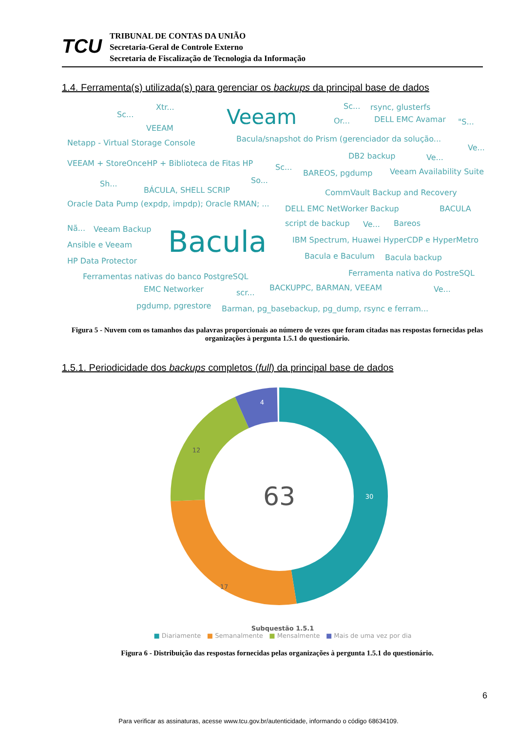TCU
TRIBUNAL DE CONTAS DA UNIÃO
Secretaria-Geral de Controle Externo
Secretaria de Fiscalização de Tecnologia da Informação
1.4. Ferramenta(s) utilizada(s) para gerenciar os backups da principal base de dados
Xtr...
Sc... Veeam Sc... rsync, glusterfs
Or... DELL EMC Avamar "S...
VEEAM
Netapp - Virtual Storage Console Bacula/snapshot do Prism (gerenciador da solução...
Ve...
DB2 backup Ve...
VEEAM + StoreOnceHP + Biblioteca de Fitas HP Sc...
BAREOS, pgdump Veeam Availability Suite
So... Sh...
BÁCULA, SHELL SCRIP CommVault Backup and Recovery
Oracle Data Pump (expdp, impdp); Oracle RMAN; ...
DELL EMC NetWorker Backup BACULA
script de backup Ve... Bareos
Nã... Veeam Backup Bacula IBM Spectrum, Huawei HyperCDP e HyperMetro
Ansible e Veeam
Bacula e Baculum Bacula backup HP Data Protector
Ferramenta nativa do PostreSQL Ferramentas nativas do banco PostgreSQL
EMC Networker scr...
BACKUPPC, BARMAN, VEEAM Ve...
pgdump, pgrestore Barman, pg_basebackup, pg_dump, rsync e ferram...
Figura 5 - Nuvem com os tamanhos das palavras proporcionais ao número de vezes que foram citadas nas respostas fornecidas pelas organizações à pergunta 1.5.1 do questionário.
1.5.1. Periodicidade dos backups completos (full) da principal base de dados
12
17
30
4
63
Subquestão 1.5.1
■ Diariamente ■ Semanalmente ■ Mensalmente ■ Mais de uma vez por dia
Figura 6 - Distribuição das respostas fornecidas pelas organizações à pergunta 1.5.1 do questionário.
6
Para verificar as assinaturas, acesse www.tcu.gov.br/autenticidade, informando o código 68634109.